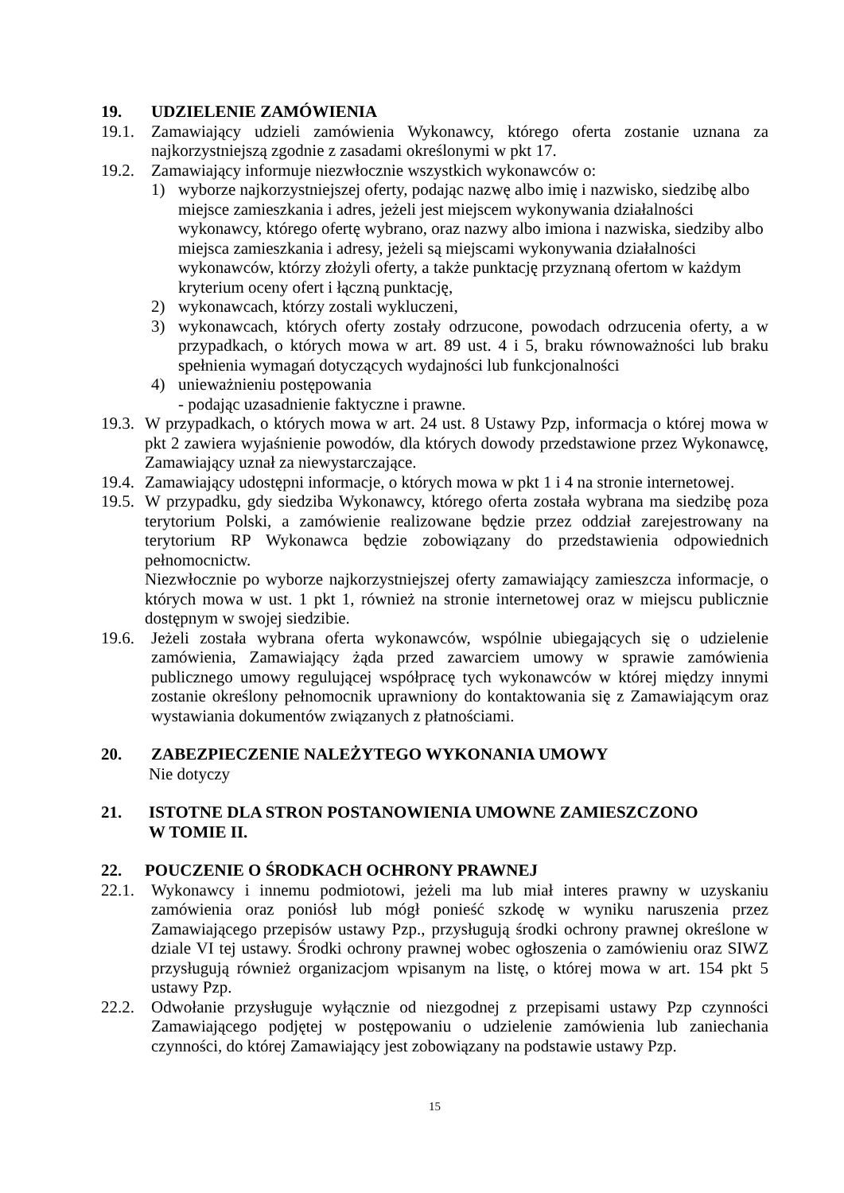19. UDZIELENIE ZAMÓWIENIA
19.1. Zamawiający udzieli zamówienia Wykonawcy, którego oferta zostanie uznana za najkorzystniejszą zgodnie z zasadami określonymi w pkt 17.
19.2. Zamawiający informuje niezwłocznie wszystkich wykonawców o:
1) wyborze najkorzystniejszej oferty, podając nazwę albo imię i nazwisko, siedzibę albo miejsce zamieszkania i adres, jeżeli jest miejscem wykonywania działalności wykonawcy, którego ofertę wybrano, oraz nazwy albo imiona i nazwiska, siedziby albo miejsca zamieszkania i adresy, jeżeli są miejscami wykonywania działalności wykonawców, którzy złożyli oferty, a także punktację przyznaną ofertom w każdym kryterium oceny ofert i łączną punktację,
2) wykonawcach, którzy zostali wykluczeni,
3) wykonawcach, których oferty zostały odrzucone, powodach odrzucenia oferty, a w przypadkach, o których mowa w art. 89 ust. 4 i 5, braku równoważności lub braku spełnienia wymagań dotyczących wydajności lub funkcjonalności
4) unieważnieniu postępowania
- podając uzasadnienie faktyczne i prawne.
19.3. W przypadkach, o których mowa w art. 24 ust. 8 Ustawy Pzp, informacja o której mowa w pkt 2 zawiera wyjaśnienie powodów, dla których dowody przedstawione przez Wykonawcę, Zamawiający uznał za niewystarczające.
19.4. Zamawiający udostępni informacje, o których mowa w pkt 1 i 4 na stronie internetowej.
19.5. W przypadku, gdy siedziba Wykonawcy, którego oferta została wybrana ma siedzibę poza terytorium Polski, a zamówienie realizowane będzie przez oddział zarejestrowany na terytorium RP Wykonawca będzie zobowiązany do przedstawienia odpowiednich pełnomocnictw.
Niezwłocznie po wyborze najkorzystniejszej oferty zamawiający zamieszcza informacje, o których mowa w ust. 1 pkt 1, również na stronie internetowej oraz w miejscu publicznie dostępnym w swojej siedzibie.
19.6. Jeżeli została wybrana oferta wykonawców, wspólnie ubiegających się o udzielenie zamówienia, Zamawiający żąda przed zawarciem umowy w sprawie zamówienia publicznego umowy regulującej współpracę tych wykonawców w której między innymi zostanie określony pełnomocnik uprawniony do kontaktowania się z Zamawiającym oraz wystawiania dokumentów związanych z płatnościami.
20. ZABEZPIECZENIE NALEŻYTEGO WYKONANIA UMOWY
Nie dotyczy
21. ISTOTNE DLA STRON POSTANOWIENIA UMOWNE ZAMIESZCZONO
W TOMIE II.
22. POUCZENIE O ŚRODKACH OCHRONY PRAWNEJ
22.1. Wykonawcy i innemu podmiotowi, jeżeli ma lub miał interes prawny w uzyskaniu zamówienia oraz poniósł lub mógł ponieść szkodę w wyniku naruszenia przez Zamawiającego przepisów ustawy Pzp., przysługują środki ochrony prawnej określone w dziale VI tej ustawy. Środki ochrony prawnej wobec ogłoszenia o zamówieniu oraz SIWZ przysługują również organizacjom wpisanym na listę, o której mowa w art. 154 pkt 5 ustawy Pzp.
22.2. Odwołanie przysługuje wyłącznie od niezgodnej z przepisami ustawy Pzp czynności Zamawiającego podjętej w postępowaniu o udzielenie zamówienia lub zaniechania czynności, do której Zamawiający jest zobowiązany na podstawie ustawy Pzp.
15